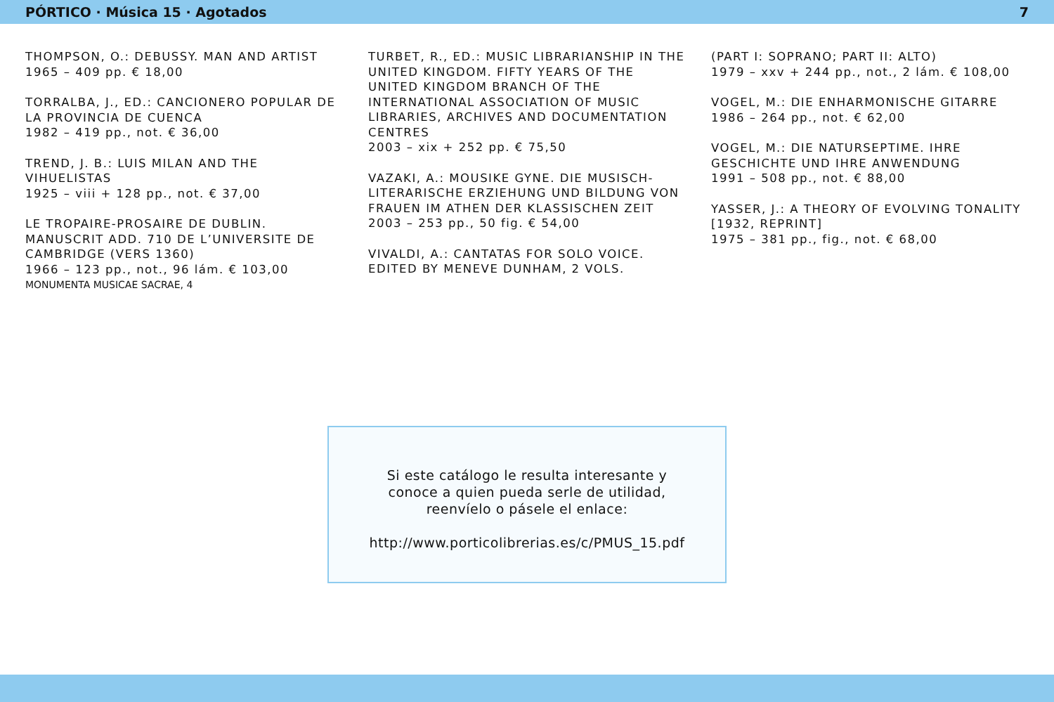PÓRTICO · Música 15 · Agotados 7
THOMPSON, O.: DEBUSSY. MAN AND ARTIST
1965 – 409 pp. € 18,00
TORRALBA, J., ED.: CANCIONERO POPULAR DE LA PROVINCIA DE CUENCA
1982 – 419 pp., not. € 36,00
TREND, J. B.: LUIS MILAN AND THE VIHUELISTAS
1925 – viii + 128 pp., not. € 37,00
LE TROPAIRE-PROSAIRE DE DUBLIN. MANUSCRIT ADD. 710 DE L’UNIVERSITE DE CAMBRIDGE (VERS 1360)
1966 – 123 pp., not., 96 lám. € 103,00
MONUMENTA MUSICAE SACRAE, 4
TURBET, R., ED.: MUSIC LIBRARIANSHIP IN THE UNITED KINGDOM. FIFTY YEARS OF THE UNITED KINGDOM BRANCH OF THE INTERNATIONAL ASSOCIATION OF MUSIC LIBRARIES, ARCHIVES AND DOCUMENTATION CENTRES
2003 – xix + 252 pp. € 75,50
VAZAKI, A.: MOUSIKE GYNE. DIE MUSISCH-LITERARISCHE ERZIEHUNG UND BILDUNG VON FRAUEN IM ATHEN DER KLASSISCHEN ZEIT
2003 – 253 pp., 50 fig. € 54,00
VIVALDI, A.: CANTATAS FOR SOLO VOICE. EDITED BY MENEVE DUNHAM, 2 VOLS.
(PART I: SOPRANO; PART II: ALTO)
1979 – xxv + 244 pp., not., 2 lám. € 108,00
VOGEL, M.: DIE ENHARMONISCHE GITARRE
1986 – 264 pp., not. € 62,00
VOGEL, M.: DIE NATURSEPTIME. IHRE GESCHICHTE UND IHRE ANWENDUNG
1991 – 508 pp., not. € 88,00
YASSER, J.: A THEORY OF EVOLVING TONALITY [1932, REPRINT]
1975 – 381 pp., fig., not. € 68,00
Si este catálogo le resulta interesante y
conoce a quien pueda serle de utilidad,
reenvíelo o pásele el enlace:
http://www.porticolibrerias.es/c/PMUS_15.pdf